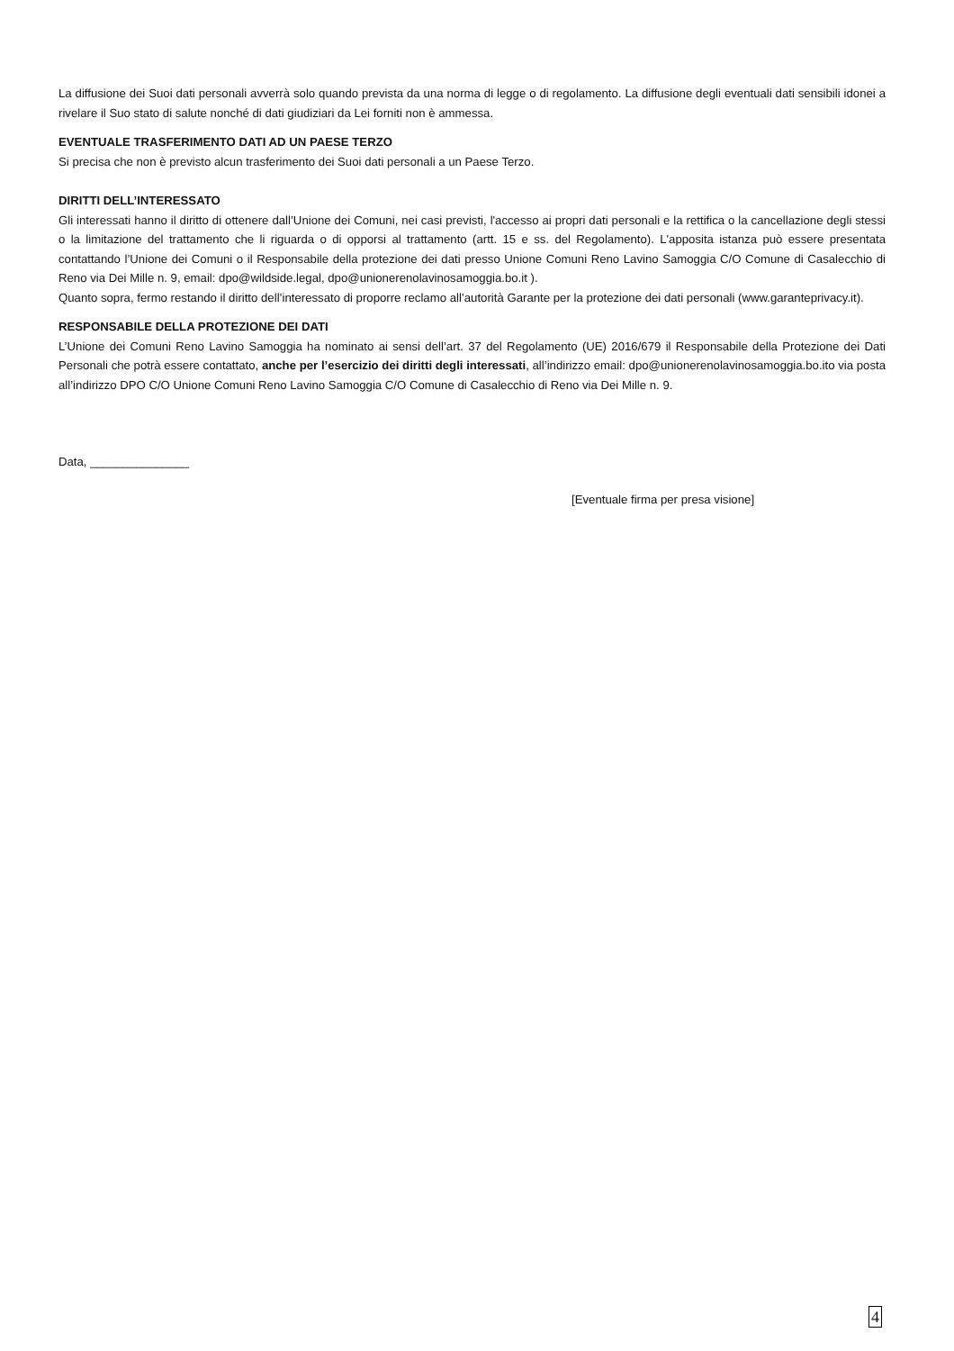La diffusione dei Suoi dati personali avverrà solo quando prevista da una norma di legge o di regolamento. La diffusione degli eventuali dati sensibili idonei a rivelare il Suo stato di salute nonché di dati giudiziari da Lei forniti non è ammessa.
EVENTUALE TRASFERIMENTO DATI AD UN PAESE TERZO
Si precisa che non è previsto alcun trasferimento dei Suoi dati personali a un Paese Terzo.
DIRITTI DELL’INTERESSATO
Gli interessati hanno il diritto di ottenere dall’Unione dei Comuni, nei casi previsti, l'accesso ai propri dati personali e la rettifica o la cancellazione degli stessi o la limitazione del trattamento che li riguarda o di opporsi al trattamento (artt. 15 e ss. del Regolamento). L'apposita istanza può essere presentata contattando l’Unione dei Comuni o il Responsabile della protezione dei dati presso Unione Comuni Reno Lavino Samoggia C/O Comune di Casalecchio di Reno via Dei Mille n. 9, email: dpo@wildside.legal, dpo@unionerenolavinosamoggia.bo.it ).
Quanto sopra, fermo restando il diritto dell’interessato di proporre reclamo all’autorità Garante per la protezione dei dati personali (www.garanteprivacy.it).
RESPONSABILE DELLA PROTEZIONE DEI DATI
L’Unione dei Comuni Reno Lavino Samoggia ha nominato ai sensi dell’art. 37 del Regolamento (UE) 2016/679 il Responsabile della Protezione dei Dati Personali che potrà essere contattato, anche per l’esercizio dei diritti degli interessati, all’indirizzo email: dpo@unionerenolavinosamoggia.bo.ito via posta all’indirizzo DPO C/O Unione Comuni Reno Lavino Samoggia C/O Comune di Casalecchio di Reno via Dei Mille n. 9.
Data, _______________
[Eventuale firma per presa visione]
4